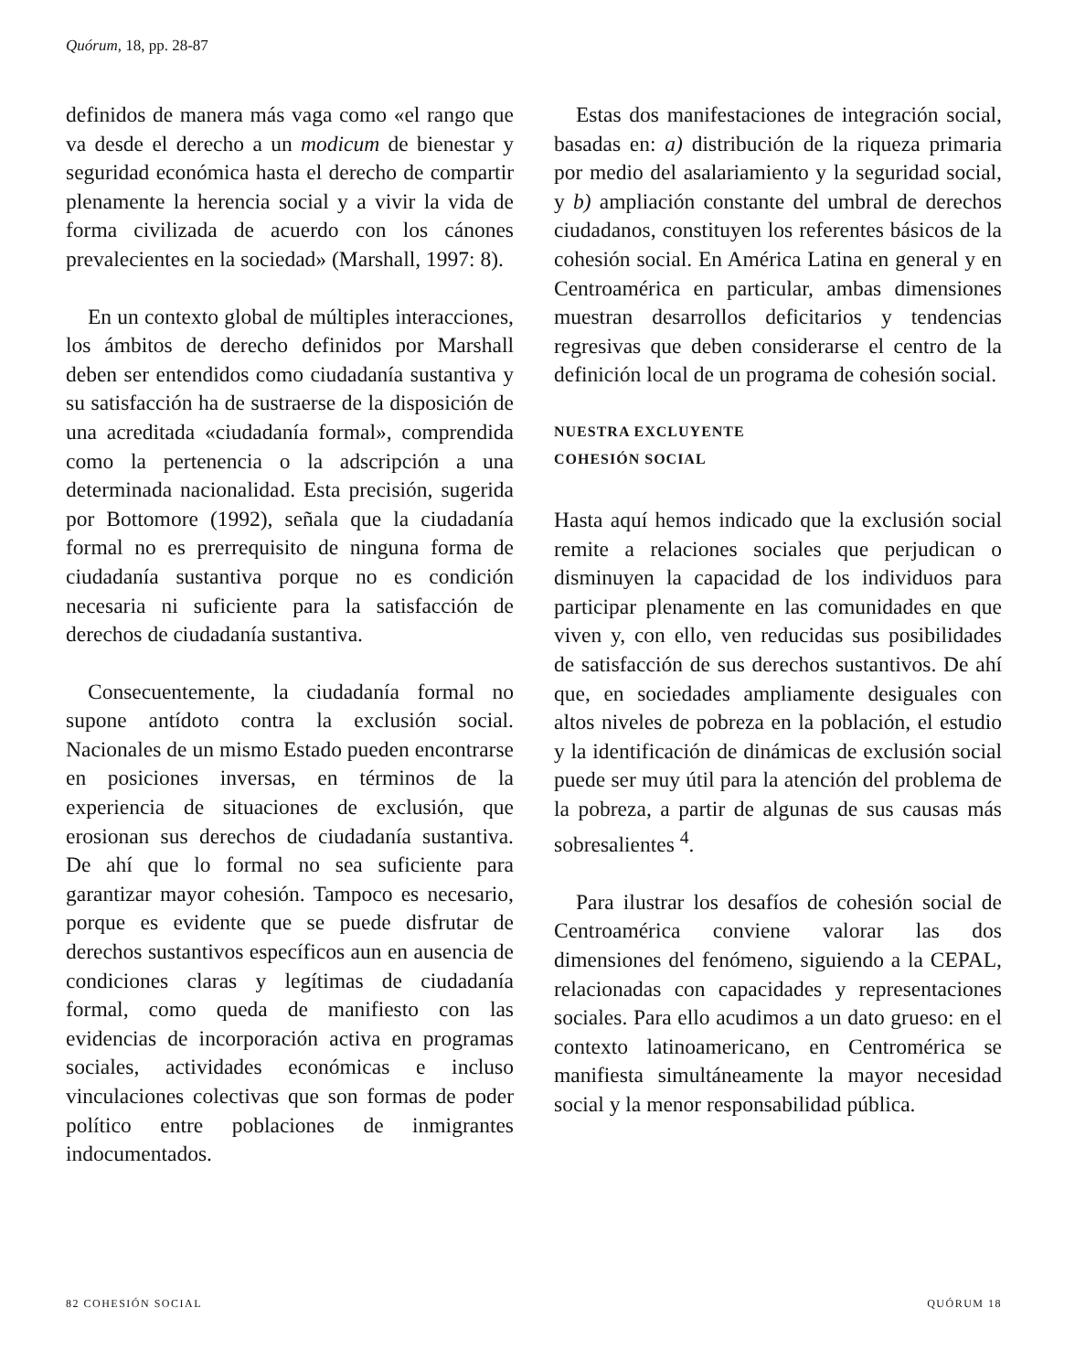Quórum, 18, pp. 28-87
definidos de manera más vaga como «el rango que va desde el derecho a un modicum de bienestar y seguridad económica hasta el derecho de compartir plenamente la herencia social y a vivir la vida de forma civilizada de acuerdo con los cánones prevalecientes en la sociedad» (Marshall, 1997: 8).
En un contexto global de múltiples interacciones, los ámbitos de derecho definidos por Marshall deben ser entendidos como ciudadanía sustantiva y su satisfacción ha de sustraerse de la disposición de una acreditada «ciudadanía formal», comprendida como la pertenencia o la adscripción a una determinada nacionalidad. Esta precisión, sugerida por Bottomore (1992), señala que la ciudadanía formal no es prerrequisito de ninguna forma de ciudadanía sustantiva porque no es condición necesaria ni suficiente para la satisfacción de derechos de ciudadanía sustantiva.
Consecuentemente, la ciudadanía formal no supone antídoto contra la exclusión social. Nacionales de un mismo Estado pueden encontrarse en posiciones inversas, en términos de la experiencia de situaciones de exclusión, que erosionan sus derechos de ciudadanía sustantiva. De ahí que lo formal no sea suficiente para garantizar mayor cohesión. Tampoco es necesario, porque es evidente que se puede disfrutar de derechos sustantivos específicos aun en ausencia de condiciones claras y legítimas de ciudadanía formal, como queda de manifiesto con las evidencias de incorporación activa en programas sociales, actividades económicas e incluso vinculaciones colectivas que son formas de poder político entre poblaciones de inmigrantes indocumentados.
Estas dos manifestaciones de integración social, basadas en: a) distribución de la riqueza primaria por medio del asalariamiento y la seguridad social, y b) ampliación constante del umbral de derechos ciudadanos, constituyen los referentes básicos de la cohesión social. En América Latina en general y en Centroamérica en particular, ambas dimensiones muestran desarrollos deficitarios y tendencias regresivas que deben considerarse el centro de la definición local de un programa de cohesión social.
NUESTRA EXCLUYENTE
COHESIÓN SOCIAL
Hasta aquí hemos indicado que la exclusión social remite a relaciones sociales que perjudican o disminuyen la capacidad de los individuos para participar plenamente en las comunidades en que viven y, con ello, ven reducidas sus posibilidades de satisfacción de sus derechos sustantivos. De ahí que, en sociedades ampliamente desiguales con altos niveles de pobreza en la población, el estudio y la identificación de dinámicas de exclusión social puede ser muy útil para la atención del problema de la pobreza, a partir de algunas de sus causas más sobresalientes <sup>4</sup>.
Para ilustrar los desafíos de cohesión social de Centroamérica conviene valorar las dos dimensiones del fenómeno, siguiendo a la CEPAL, relacionadas con capacidades y representaciones sociales. Para ello acudimos a un dato grueso: en el contexto latinoamericano, en Centromérica se manifiesta simultáneamente la mayor necesidad social y la menor responsabilidad pública.
82 COHESIÓN SOCIAL QUÓRUM 18